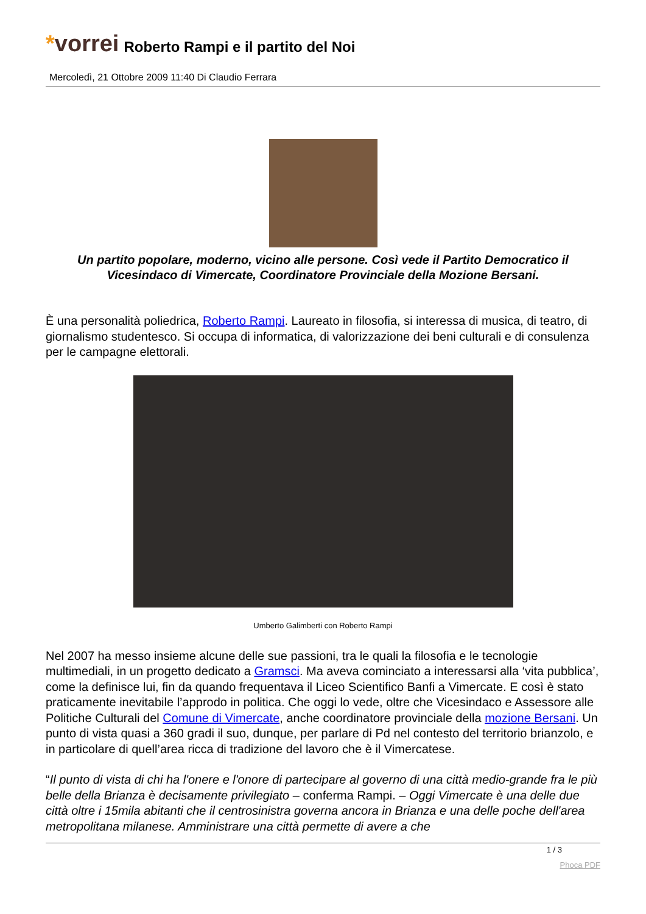*vorrei
Roberto Rampi e il partito del Noi
Mercoledì, 21 Ottobre 2009 11:40 Di Claudio Ferrara
Un partito popolare, moderno, vicino alle persone. Così vede il Partito Democratico il Vicesindaco di Vimercate, Coordinatore Provinciale della Mozione Bersani.
È una personalità poliedrica, Roberto Rampi. Laureato in filosofia, si interessa di musica, di teatro, di giornalismo studentesco. Si occupa di informatica, di valorizzazione dei beni culturali e di consulenza per le campagne elettorali.
Umberto Galimberti con Roberto Rampi
Nel 2007 ha messo insieme alcune delle sue passioni, tra le quali la filosofia e le tecnologie multimediali, in un progetto dedicato a Gramsci. Ma aveva cominciato a interessarsi alla ‘vita pubblica’, come la definisce lui, fin da quando frequentava il Liceo Scientifico Banfi a Vimercate. E così è stato praticamente inevitabile l’approdo in politica. Che oggi lo vede, oltre che Vicesindaco e Assessore alle Politiche Culturali del Comune di Vimercate, anche coordinatore provinciale della mozione Bersani. Un punto di vista quasi a 360 gradi il suo, dunque, per parlare di Pd nel contesto del territorio brianzolo, e in particolare di quell’area ricca di tradizione del lavoro che è il Vimercatese.
“Il punto di vista di chi ha l'onere e l'onore di partecipare al governo di una città medio-grande fra le più belle della Brianza è decisamente privilegiato – conferma Rampi. – Oggi Vimercate è una delle due città oltre i 15mila abitanti che il centrosinistra governa ancora in Brianza e una delle poche dell'area metropolitana milanese. Amministrare una città permette di avere a che
1 / 3
Phoca PDF